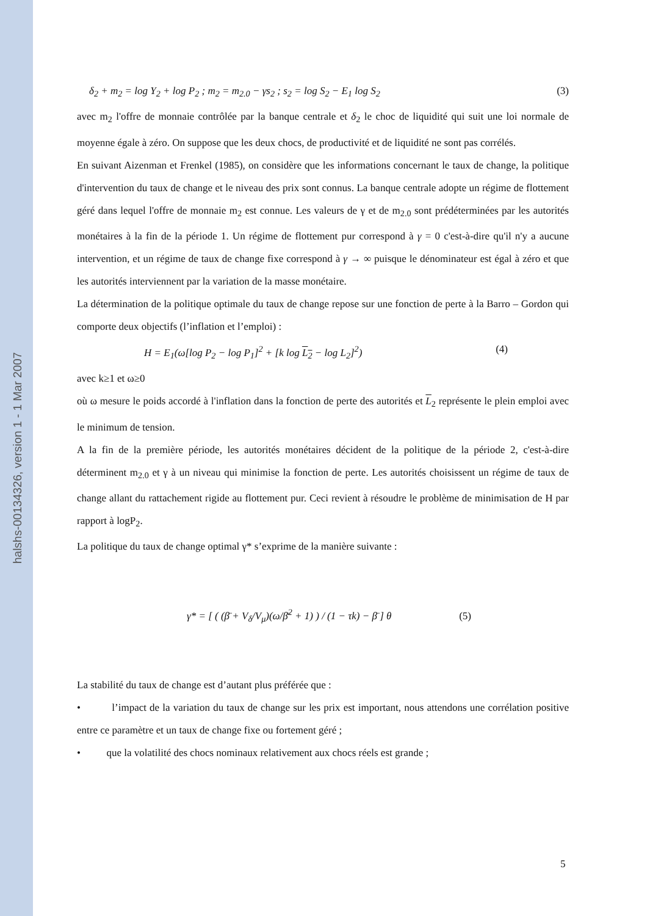halshs-00134326, version 1 - 1 Mar 2007
δ<sub>2</sub> + m<sub>2</sub> = log Y<sub>2</sub> + log P<sub>2</sub> ; m<sub>2</sub> = m<sub>2.0</sub> − γs<sub>2</sub> ; s<sub>2</sub> = log S<sub>2</sub> − E<sub>1</sub> log S<sub>2</sub> (3)
avec m<sub>2</sub> l'offre de monnaie contrôlée par la banque centrale et δ<sub>2</sub> le choc de liquidité qui suit une loi normale de moyenne égale à zéro. On suppose que les deux chocs, de productivité et de liquidité ne sont pas corrélés.
En suivant Aizenman et Frenkel (1985), on considère que les informations concernant le taux de change, la politique d'intervention du taux de change et le niveau des prix sont connus. La banque centrale adopte un régime de flottement géré dans lequel l'offre de monnaie m<sub>2</sub> est connue. Les valeurs de γ et de m<sub>2.0</sub> sont prédéterminées par les autorités monétaires à la fin de la période 1. Un régime de flottement pur correspond à γ = 0 c'est-à-dire qu'il n'y a aucune intervention, et un régime de taux de change fixe correspond à γ → ∞ puisque le dénominateur est égal à zéro et que les autorités interviennent par la variation de la masse monétaire.
La détermination de la politique optimale du taux de change repose sur une fonction de perte à la Barro – Gordon qui comporte deux objectifs (l’inflation et l’emploi) :
H = E<sub>1</sub>(ω[log P<sub>2</sub> − log P<sub>1</sub>]<sup>2</sup> + [k log L<sub>2</sub> − log L<sub>2</sub>]<sup>2</sup>) (4)
avec k≥1 et ω≥0
où ω mesure le poids accordé à l'inflation dans la fonction de perte des autorités et L<sub>2</sub> représente le plein emploi avec le minimum de tension.
A la fin de la première période, les autorités monétaires décident de la politique de la période 2, c'est-à-dire déterminent m<sub>2.0</sub> et γ à un niveau qui minimise la fonction de perte. Les autorités choisissent un régime de taux de change allant du rattachement rigide au flottement pur. Ceci revient à résoudre le problème de minimisation de H par rapport à logP<sub>2</sub>.
La politique du taux de change optimal γ* s’exprime de la manière suivante :
γ* = [ ( (β̄ + V<sub>δ</sub>/V<sub>μ</sub>)(ω/β̄<sup>2</sup> + 1) ) / (1 − τk) − β̄ ] θ (5)
La stabilité du taux de change est d’autant plus préférée que :
• l’impact de la variation du taux de change sur les prix est important, nous attendons une corrélation positive entre ce paramètre et un taux de change fixe ou fortement géré ;
• que la volatilité des chocs nominaux relativement aux chocs réels est grande ;
5